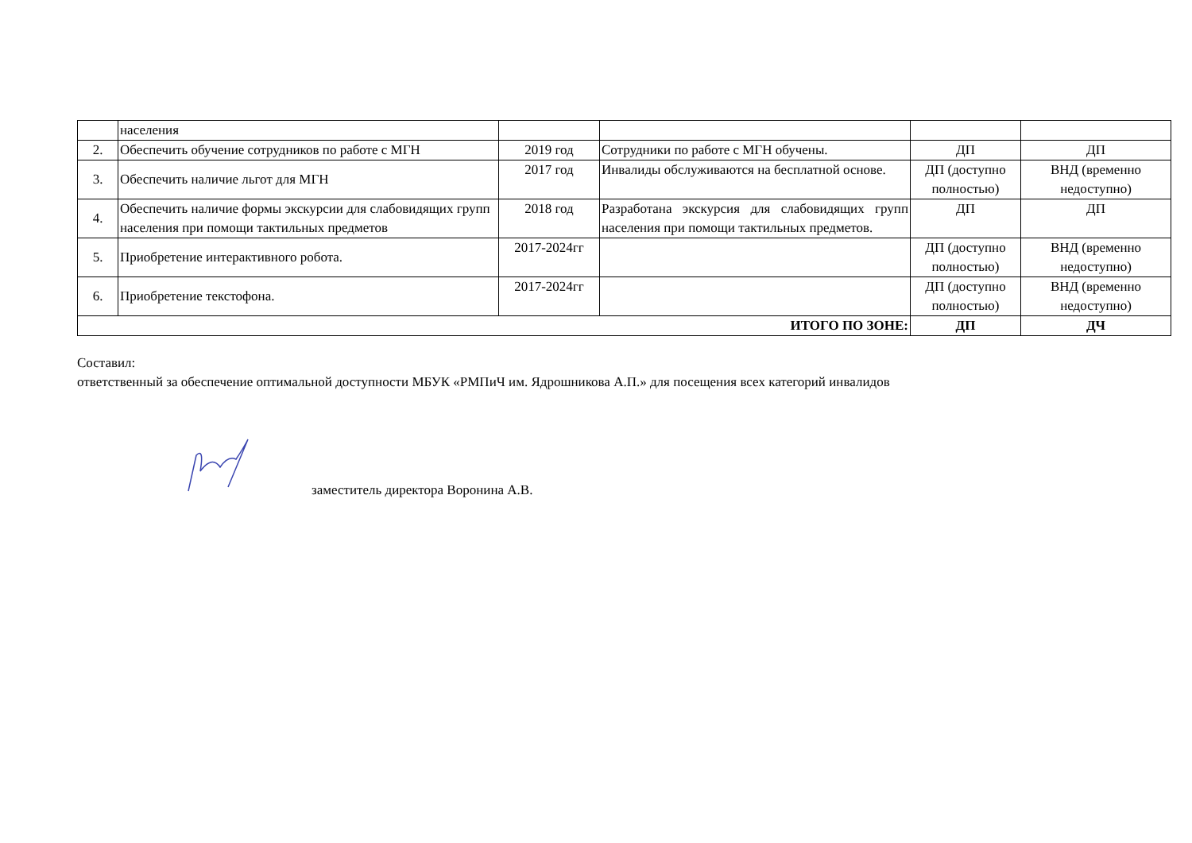| | населения | | | | |
| 2. | Обеспечить обучение сотрудников по работе с МГН | 2019 год | Сотрудники по работе с МГН обучены. | ДП | ДП |
| 3. | Обеспечить наличие льгот для МГН | 2017 год | Инвалиды обслуживаются на бесплатной основе. | ДП (доступно полностью) | ВНД (временно недоступно) |
| 4. | Обеспечить наличие формы экскурсии для слабовидящих групп населения при помощи тактильных предметов | 2018 год | Разработана экскурсия для слабовидящих групп населения при помощи тактильных предметов. | ДП | ДП |
| 5. | Приобретение интерактивного робота. | 2017-2024гг | | ДП (доступно полностью) | ВНД (временно недоступно) |
| 6. | Приобретение текстофона. | 2017-2024гг | | ДП (доступно полностью) | ВНД (временно недоступно) |
| ИТОГО ПО ЗОНЕ: | | | | ДП | ДЧ |
Составил:
ответственный за обеспечение оптимальной доступности МБУК «РМПиЧ им. Ядрошникова А.П.» для посещения всех категорий инвалидов
заместитель директора Воронина А.В.